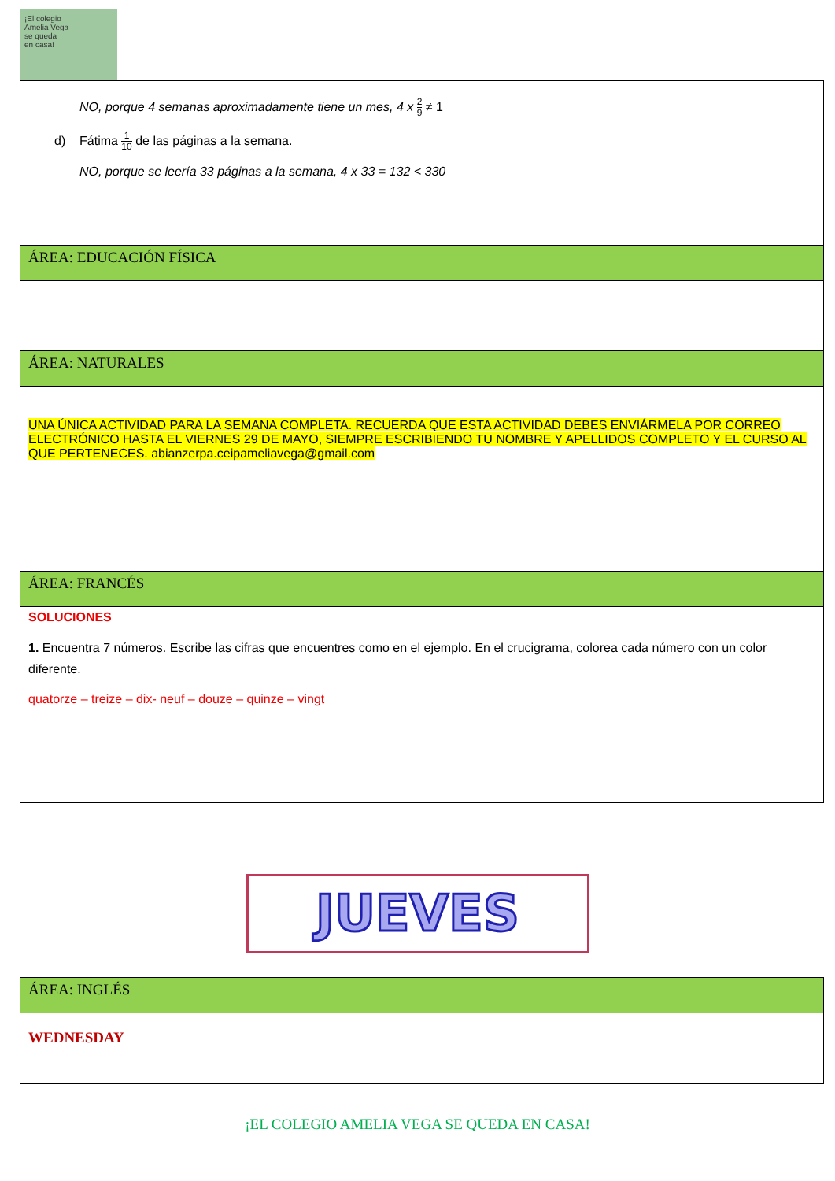¡El colegio
Amelia Vega
se queda
en casa!
| NO, porque 4 semanas aproximadamente tiene un mes, 4 x 2 9 ≠ 1 d) Fátima 1 10 de las páginas a la semana. NO, porque se leería 33 páginas a la semana, 4 x 33 = 132 < 330 |
| ÁREA: EDUCACIÓN FÍSICA |
| ÁREA: NATURALES |
| UNA ÚNICA ACTIVIDAD PARA LA SEMANA COMPLETA. RECUERDA QUE ESTA ACTIVIDAD DEBES ENVIÁRMELA POR CORREO ELECTRÓNICO HASTA EL VIERNES 29 DE MAYO, SIEMPRE ESCRIBIENDO TU NOMBRE Y APELLIDOS COMPLETO Y EL CURSO AL QUE PERTENECES. abianzerpa.ceipameliavega@gmail.com |
| ÁREA: FRANCÉS |
| SOLUCIONES 1. Encuentra 7 números. Escribe las cifras que encuentres como en el ejemplo. En el crucigrama, colorea cada número con un color diferente. quatorze – treize – dix- neuf – douze – quinze – vingt |
JUEVES
| ÁREA: INGLÉS |
| WEDNESDAY |
¡EL COLEGIO AMELIA VEGA SE QUEDA EN CASA!